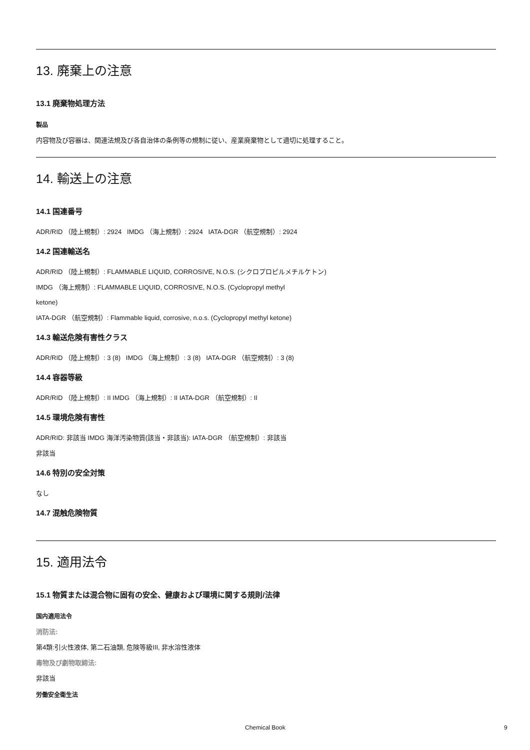13. 廃棄上の注意
13.1 廃棄物処理方法
製品
内容物及び容器は、関連法規及び各自治体の条例等の規制に従い、産業廃棄物として適切に処理すること。
14. 輸送上の注意
14.1 国連番号
ADR/RID （陸上規制）: 2924 IMDG （海上規制）: 2924 IATA-DGR （航空規制）: 2924
14.2 国連輸送名
ADR/RID （陸上規制）: FLAMMABLE LIQUID, CORROSIVE, N.O.S. (シクロプロピルメチルケトン)
IMDG （海上規制）: FLAMMABLE LIQUID, CORROSIVE, N.O.S. (Cyclopropyl methyl
ketone)
IATA-DGR （航空規制）: Flammable liquid, corrosive, n.o.s. (Cyclopropyl methyl ketone)
14.3 輸送危険有害性クラス
ADR/RID （陸上規制）: 3 (8) IMDG （海上規制）: 3 (8) IATA-DGR （航空規制）: 3 (8)
14.4 容器等級
ADR/RID （陸上規制）: II IMDG （海上規制）: II IATA-DGR （航空規制）: II
14.5 環境危険有害性
ADR/RID: 非該当 IMDG 海洋汚染物質(該当・非該当): IATA-DGR （航空規制）: 非該当
非該当
14.6 特別の安全対策
なし
14.7 混触危険物質
15. 適用法令
15.1 物質または混合物に固有の安全、健康および環境に関する規則/法律
国内適用法令
消防法:
第4類:引火性液体, 第二石油類, 危険等級III, 非水溶性液体
毒物及び劇物取締法:
非該当
労働安全衛生法
Chemical Book 9